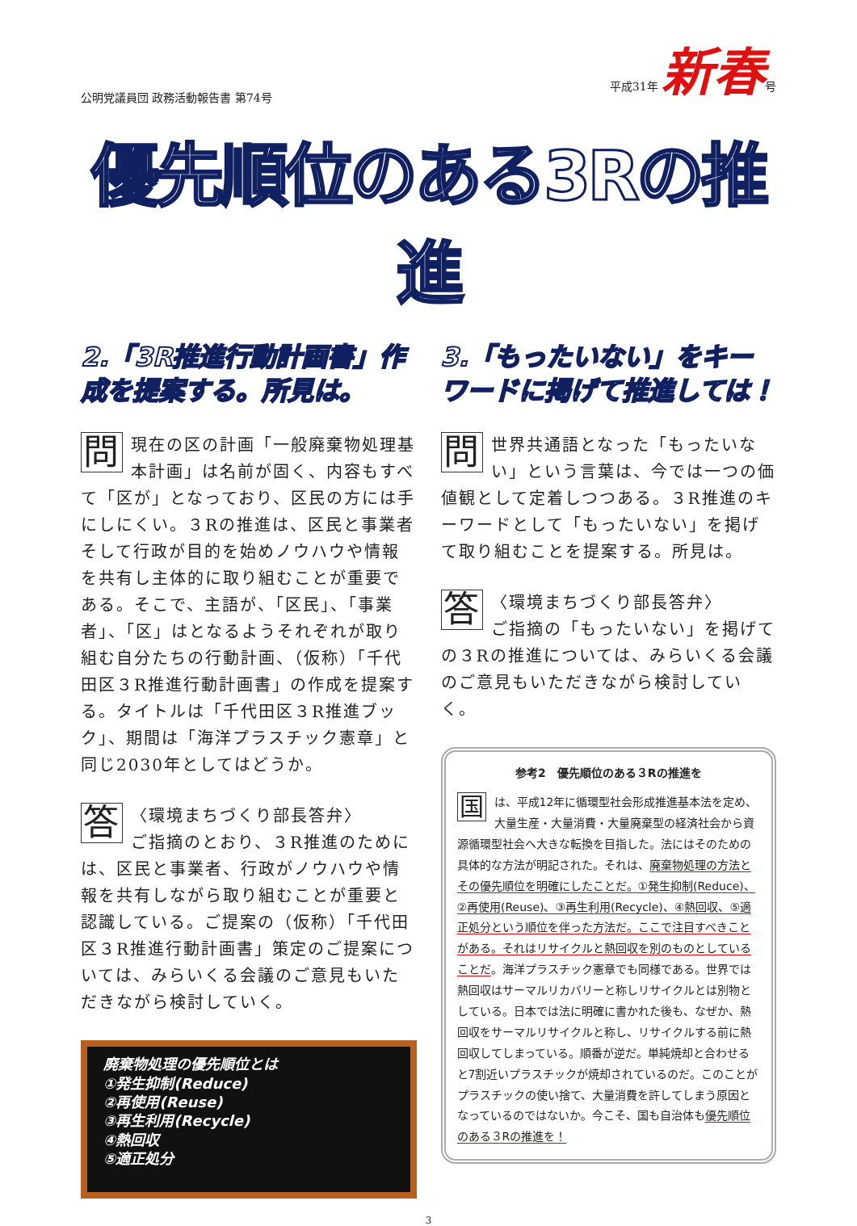公明党議員団 政務活動報告書 第74号 平成31年 新春号
優先順位のある3Rの推進
2.「3R推進行動計画書」作成を提案する。所見は。
問現在の区の計画「一般廃棄物処理基本計画」は名前が固く、内容もすべて「区が」となっており、区民の方には手にしにくい。３Rの推進は、区民と事業者そして行政が目的を始めノウハウや情報を共有し主体的に取り組むことが重要である。そこで、主語が、「区民」、「事業者」、「区」はとなるようそれぞれが取り組む自分たちの行動計画、（仮称）「千代田区３R推進行動計画書」の作成を提案する。タイトルは「千代田区３R推進ブック」、期間は「海洋プラスチック憲章」と同じ2030年としてはどうか。
答 〈環境まちづくり部長答弁〉
ご指摘のとおり、３R推進のためには、区民と事業者、行政がノウハウや情報を共有しながら取り組むことが重要と認識している。ご提案の（仮称）「千代田区３R推進行動計画書」策定のご提案については、みらいくる会議のご意見もいただきながら検討していく。
廃棄物処理の優先順位とは
①発生抑制(Reduce)
②再使用(Reuse)
③再生利用(Recycle)
④熱回収
⑤適正処分
3.「もったいない」をキーワードに掲げて推進しては！
問世界共通語となった「もったいない」という言葉は、今では一つの価値観として定着しつつある。３R推進のキーワードとして「もったいない」を掲げて取り組むことを提案する。所見は。
答 〈環境まちづくり部長答弁〉
ご指摘の「もったいない」を掲げての３Rの推進については、みらいくる会議のご意見もいただきながら検討していく。
参考2　優先順位のある３Rの推進を
国は、平成12年に循環型社会形成推進基本法を定め、大量生産・大量消費・大量廃棄型の経済社会から資源循環型社会へ大きな転換を目指した。法にはそのための具体的な方法が明記された。それは、廃棄物処理の方法とその優先順位を明確にしたことだ。①発生抑制(Reduce)、②再使用(Reuse)、③再生利用(Recycle)、④熱回収、⑤適正処分という順位を伴った方法だ。ここで注目すべきことがある。それはリサイクルと熱回収を別のものとしていることだ。海洋プラスチック憲章でも同様である。世界では熱回収はサーマルリカバリーと称しリサイクルとは別物としている。日本では法に明確に書かれた後も、なぜか、熱回収をサーマルリサイクルと称し、リサイクルする前に熱回収してしまっている。順番が逆だ。単純焼却と合わせると7割近いプラスチックが焼却されているのだ。このことがプラスチックの使い捨て、大量消費を許してしまう原因となっているのではないか。今こそ、国も自治体も優先順位のある３Rの推進を！
3